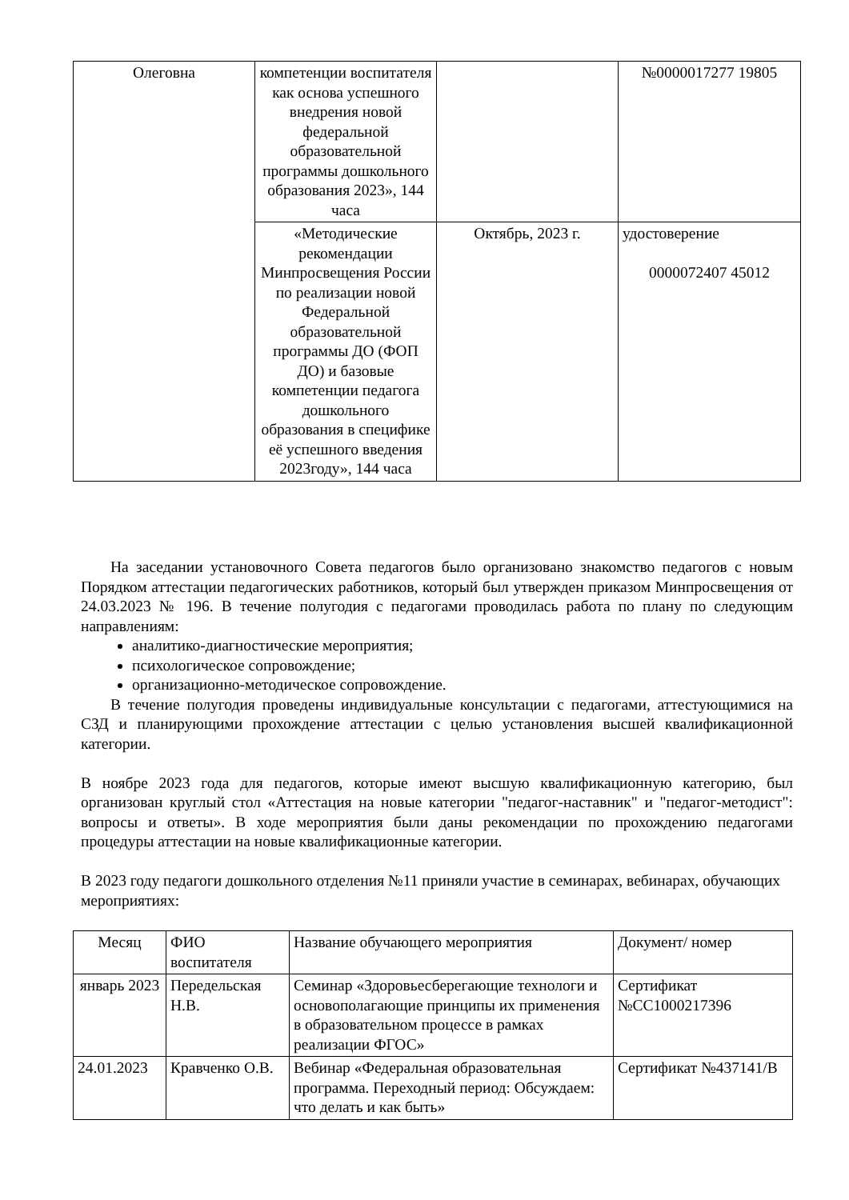| Олеговна | компетенции воспитателя как основа успешного внедрения новой федеральной образовательной программы дошкольного образования 2023», 144 часа | | №0000017277 19805 |
| | «Методические рекомендации Минпросвещения России по реализации новой Федеральной образовательной программы ДО (ФОП ДО) и базовые компетенции педагога дошкольного образования в специфике её успешного введения 2023году», 144 часа | Октябрь, 2023 г. | удостоверение 0000072407 45012 |
На заседании установочного Совета педагогов было организовано знакомство педагогов с новым Порядком аттестации педагогических работников, который был утвержден приказом Минпросвещения от 24.03.2023 № 196. В течение полугодия с педагогами проводилась работа по плану по следующим направлениям:
аналитико-диагностические мероприятия;
психологическое сопровождение;
организационно-методическое сопровождение.
В течение полугодия проведены индивидуальные консультации с педагогами, аттестующимися на СЗД и планирующими прохождение аттестации с целью установления высшей квалификационной категории.
В ноябре 2023 года для педагогов, которые имеют высшую квалификационную категорию, был организован круглый стол «Аттестация на новые категории "педагог-наставник" и "педагог-методист": вопросы и ответы». В ходе мероприятия были даны рекомендации по прохождению педагогами процедуры аттестации на новые квалификационные категории.
В 2023 году педагоги дошкольного отделения №11 приняли участие в семинарах, вебинарах, обучающих мероприятиях:
| Месяц | ФИО воспитателя | Название обучающего мероприятия | Документ/ номер |
| январь 2023 | Передельская Н.В. | Семинар «Здоровьесберегающие технологи и основополагающие принципы их применения в образовательном процессе в рамках реализации ФГОС» | Сертификат №СС1000217396 |
| 24.01.2023 | Кравченко О.В. | Вебинар «Федеральная образовательная программа. Переходный период: Обсуждаем: что делать и как быть» | Сертификат №437141/В |